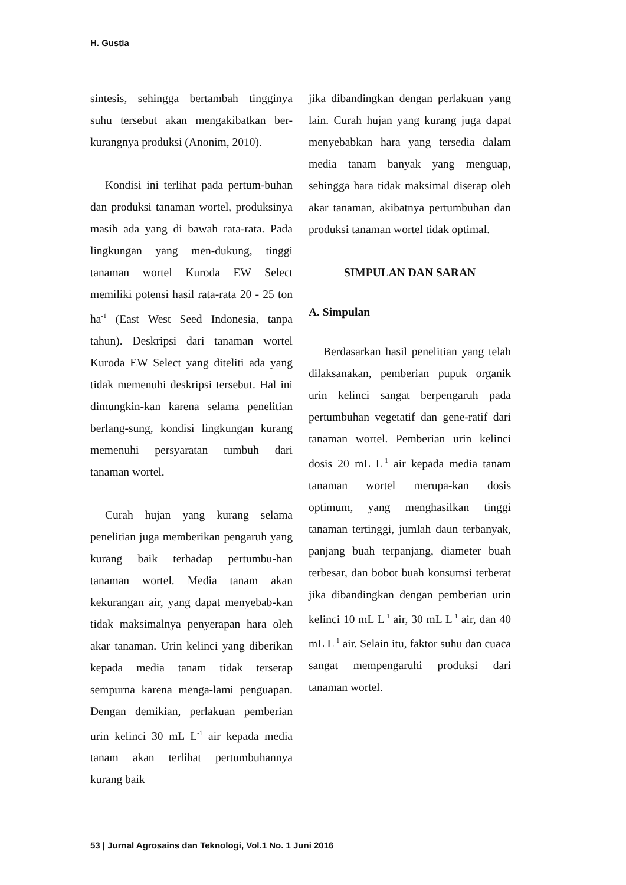H. Gustia
sintesis, sehingga bertambah tingginya suhu tersebut akan mengakibatkan ber-kurangnya produksi (Anonim, 2010).
Kondisi ini terlihat pada pertum-buhan dan produksi tanaman wortel, produksinya masih ada yang di bawah rata-rata. Pada lingkungan yang men-dukung, tinggi tanaman wortel Kuroda EW Select memiliki potensi hasil rata-rata 20 - 25 ton ha<sup>-1</sup> (East West Seed Indonesia, tanpa tahun). Deskripsi dari tanaman wortel Kuroda EW Select yang diteliti ada yang tidak memenuhi deskripsi tersebut. Hal ini dimungkin-kan karena selama penelitian berlang-sung, kondisi lingkungan kurang memenuhi persyaratan tumbuh dari tanaman wortel.
Curah hujan yang kurang selama penelitian juga memberikan pengaruh yang kurang baik terhadap pertumbu-han tanaman wortel. Media tanam akan kekurangan air, yang dapat menyebab-kan tidak maksimalnya penyerapan hara oleh akar tanaman. Urin kelinci yang diberikan kepada media tanam tidak terserap sempurna karena menga-lami penguapan. Dengan demikian, perlakuan pemberian urin kelinci 30 mL L<sup>-1</sup> air kepada media tanam akan terlihat pertumbuhannya kurang baik
jika dibandingkan dengan perlakuan yang lain. Curah hujan yang kurang juga dapat menyebabkan hara yang tersedia dalam media tanam banyak yang menguap, sehingga hara tidak maksimal diserap oleh akar tanaman, akibatnya pertumbuhan dan produksi tanaman wortel tidak optimal.
SIMPULAN DAN SARAN
A. Simpulan
Berdasarkan hasil penelitian yang telah dilaksanakan, pemberian pupuk organik urin kelinci sangat berpengaruh pada pertumbuhan vegetatif dan gene-ratif dari tanaman wortel. Pemberian urin kelinci dosis 20 mL L<sup>-1</sup> air kepada media tanam tanaman wortel merupa-kan dosis optimum, yang menghasilkan tinggi tanaman tertinggi, jumlah daun terbanyak, panjang buah terpanjang, diameter buah terbesar, dan bobot buah konsumsi terberat jika dibandingkan dengan pemberian urin kelinci 10 mL L<sup>-1</sup> air, 30 mL L<sup>-1</sup> air, dan 40 mL L<sup>-1</sup> air. Selain itu, faktor suhu dan cuaca sangat mempengaruhi produksi dari tanaman wortel.
53 | Jurnal Agrosains dan Teknologi, Vol.1 No. 1 Juni 2016